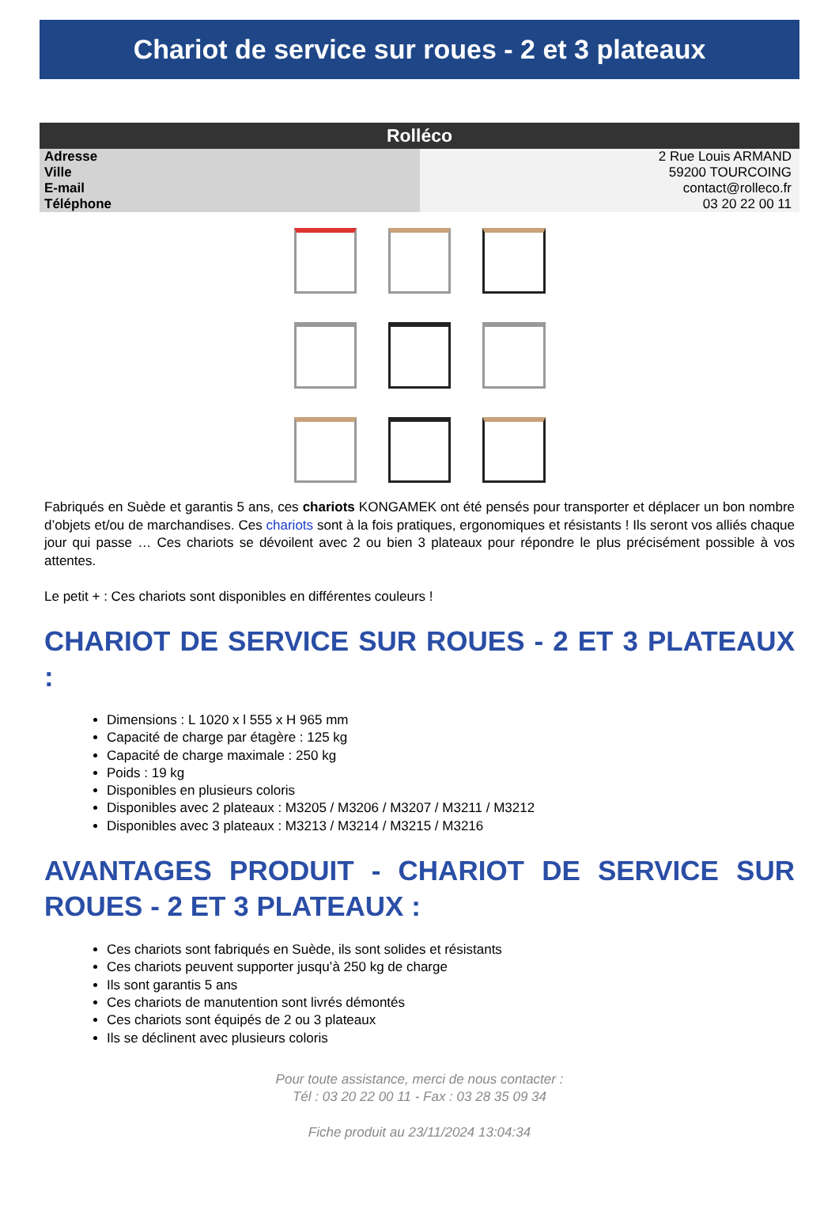Chariot de service sur roues - 2 et 3 plateaux
| Rolléco | |
| --- | --- |
| Adresse | 2 Rue Louis ARMAND |
| Ville | 59200 TOURCOING |
| E-mail | contact@rolleco.fr |
| Téléphone | 03 20 22 00 11 |
Fabriqués en Suède et garantis 5 ans, ces chariots KONGAMEK ont été pensés pour transporter et déplacer un bon nombre d’objets et/ou de marchandises. Ces chariots sont à la fois pratiques, ergonomiques et résistants ! Ils seront vos alliés chaque jour qui passe … Ces chariots se dévoilent avec 2 ou bien 3 plateaux pour répondre le plus précisément possible à vos attentes.
Le petit + : Ces chariots sont disponibles en différentes couleurs !
CHARIOT DE SERVICE SUR ROUES - 2 ET 3 PLATEAUX :
Dimensions : L 1020 x l 555 x H 965 mm
Capacité de charge par étagère : 125 kg
Capacité de charge maximale : 250 kg
Poids : 19 kg
Disponibles en plusieurs coloris
Disponibles avec 2 plateaux : M3205 / M3206 / M3207 / M3211 / M3212
Disponibles avec 3 plateaux : M3213 / M3214 / M3215 / M3216
AVANTAGES PRODUIT - CHARIOT DE SERVICE SUR ROUES - 2 ET 3 PLATEAUX :
Ces chariots sont fabriqués en Suède, ils sont solides et résistants
Ces chariots peuvent supporter jusqu’à 250 kg de charge
Ils sont garantis 5 ans
Ces chariots de manutention sont livrés démontés
Ces chariots sont équipés de 2 ou 3 plateaux
Ils se déclinent avec plusieurs coloris
Pour toute assistance, merci de nous contacter :
Tél : 03 20 22 00 11 - Fax : 03 28 35 09 34
Fiche produit au 23/11/2024 13:04:34